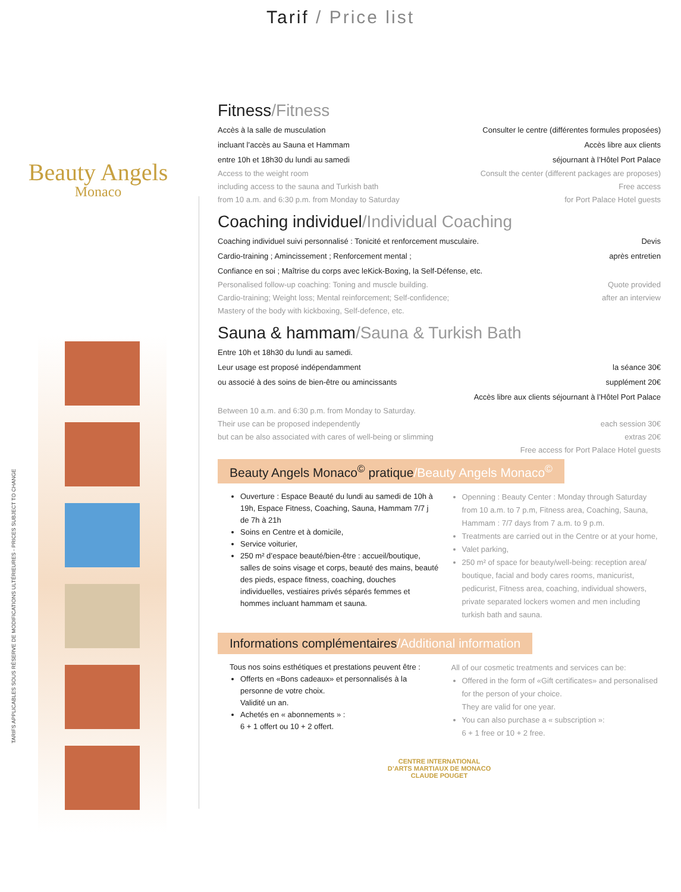Tarif / Price list
Beauty Angels
Monaco
TARIFS APPLICABLES SOUS RÉSERVE DE MODIFICATIONS ULTÉRIEURES - PRICES SUBJECT TO CHANGE
Fitness/Fitness
Accès à la salle de musculation
incluant l’accès au Sauna et Hammam
entre 10h et 18h30 du lundi au samedi
Consulter le centre (différentes formules proposées)
Accès libre aux clients
séjournant à l’Hôtel Port Palace
Access to the weight room
including access to the sauna and Turkish bath
from 10 a.m. and 6:30 p.m. from Monday to Saturday
Consult the center (different packages are proposes)
Free access
for Port Palace Hotel guests
Coaching individuel/Individual Coaching
Coaching individuel suivi personnalisé : Tonicité et renforcement musculaire.
Cardio-training ; Amincissement ; Renforcement mental ;
Confiance en soi ; Maîtrise du corps avec leKick-Boxing, la Self-Défense, etc.
Devis
après entretien
Personalised follow-up coaching: Toning and muscle building.
Cardio-training; Weight loss; Mental reinforcement; Self-confidence;
Mastery of the body with kickboxing, Self-defence, etc.
Quote provided
after an interview
Sauna & hammam/Sauna & Turkish Bath
Entre 10h et 18h30 du lundi au samedi.
Leur usage est proposé indépendamment
ou associé à des soins de bien-être ou amincissants
la séance 30€
supplément 20€
Accès libre aux clients séjournant à l’Hôtel Port Palace
Between 10 a.m. and 6:30 p.m. from Monday to Saturday.
Their use can be proposed independently
but can be also associated with cares of well-being or slimming
each session 30€
extras 20€
Free access for Port Palace Hotel guests
Beauty Angels Monaco<sup>©</sup> pratique/Beauty Angels Monaco<sup>©</sup>
Ouverture : Espace Beauté du lundi au samedi de 10h à 19h, Espace Fitness, Coaching, Sauna, Hammam 7/7 j de 7h à 21h
Soins en Centre et à domicile,
Service voiturier,
250 m² d’espace beauté/bien-être : accueil/boutique, salles de soins visage et corps, beauté des mains, beauté des pieds, espace fitness, coaching, douches individuelles, vestiaires privés séparés femmes et hommes incluant hammam et sauna.
Openning : Beauty Center : Monday through Saturday from 10 a.m. to 7 p.m, Fitness area, Coaching, Sauna, Hammam : 7/7 days from 7 a.m. to 9 p.m.
Treatments are carried out in the Centre or at your home,
Valet parking,
250 m² of space for beauty/well-being: reception area/ boutique, facial and body cares rooms, manicurist, pedicurist, Fitness area, coaching, individual showers, private separated lockers women and men including turkish bath and sauna.
Informations complémentaires/Additional information
Tous nos soins esthétiques et prestations peuvent être :
Offerts en «Bons cadeaux» et personnalisés à la personne de votre choix.
Validité un an.
Achetés en « abonnements » :
6 + 1 offert ou 10 + 2 offert.
All of our cosmetic treatments and services can be:
Offered in the form of «Gift certificates» and personalised for the person of your choice.
They are valid for one year.
You can also purchase a « subscription »:
6 + 1 free or 10 + 2 free.
CENTRE INTERNATIONAL
D’ARTS MARTIAUX DE MONACO
CLAUDE POUGET